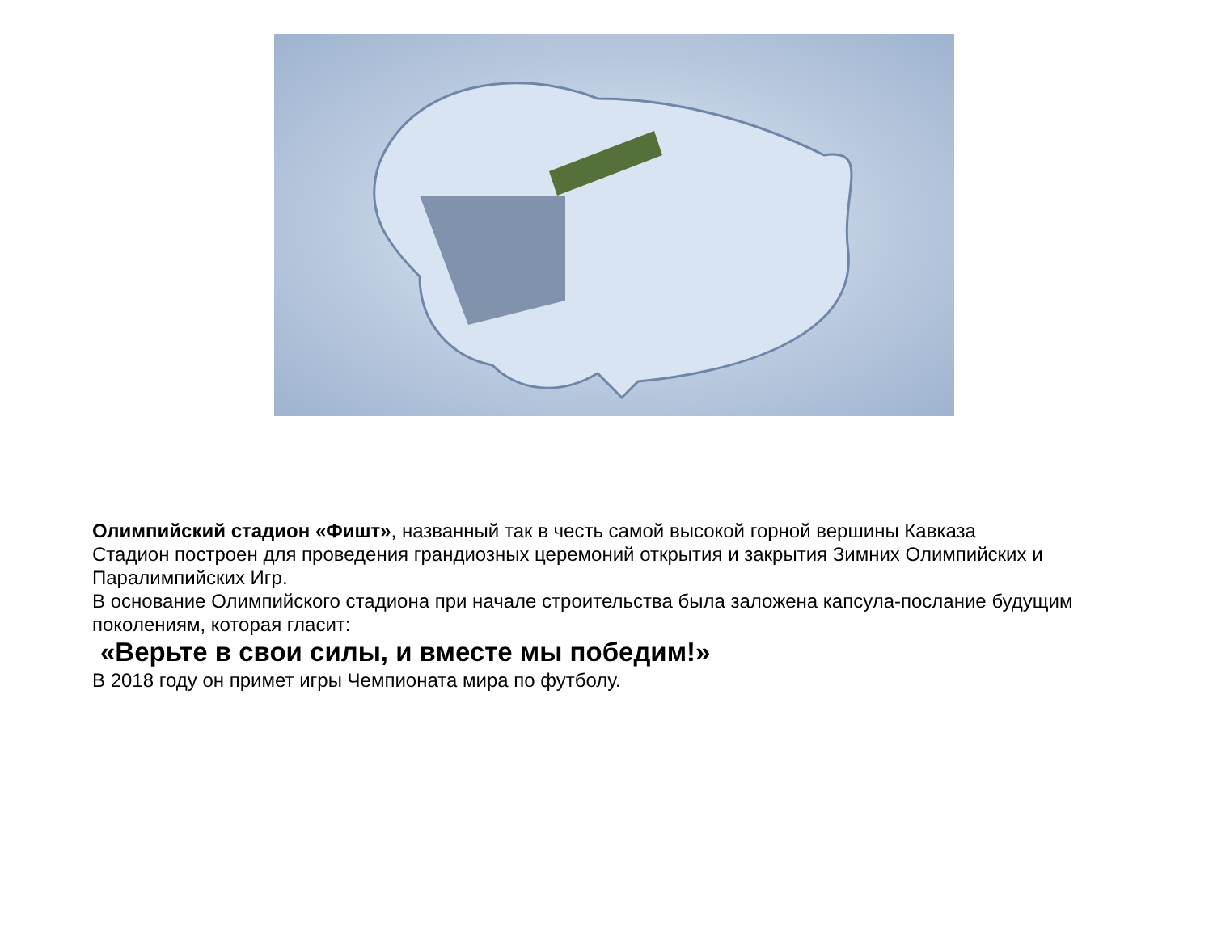Олимпийский стадион «Фишт», названный так в честь самой высокой горной вершины Кавказа
Стадион построен для проведения грандиозных церемоний открытия и закрытия Зимних Олимпийских и Паралимпийских Игр.
В основание Олимпийского стадиона при начале строительства была заложена капсула-послание будущим поколениям, которая гласит:
«Верьте в свои силы, и вместе мы победим!»
В 2018 году он примет игры Чемпионата мира по футболу.